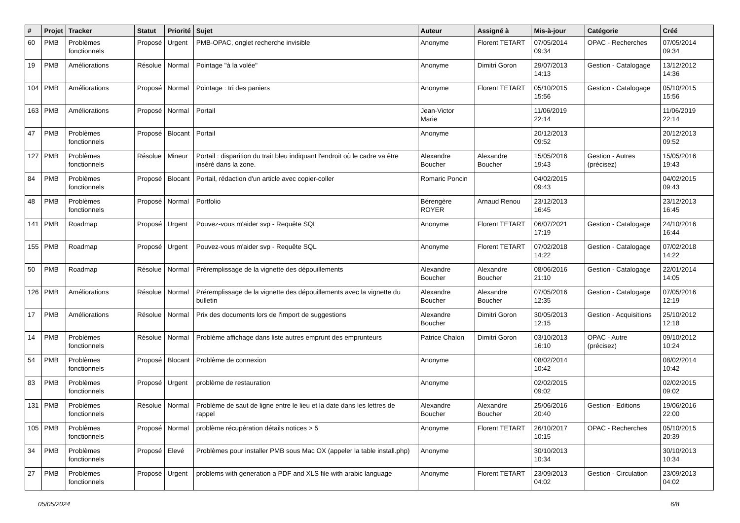| # | Projet | Tracker | Statut | Priorité | Sujet | Auteur | Assigné à | Mis-à-jour | Catégorie | Créé |
| --- | --- | --- | --- | --- | --- | --- | --- | --- | --- | --- |
| 60 | PMB | Problèmes fonctionnels | Proposé | Urgent | PMB-OPAC, onglet recherche invisible | Anonyme | Florent TETART | 07/05/2014 09:34 | OPAC - Recherches | 07/05/2014 09:34 |
| 19 | PMB | Améliorations | Résolue | Normal | Pointage "à la volée" | Anonyme | Dimitri Goron | 29/07/2013 14:13 | Gestion - Catalogage | 13/12/2012 14:36 |
| 104 | PMB | Améliorations | Proposé | Normal | Pointage : tri des paniers | Anonyme | Florent TETART | 05/10/2015 15:56 | Gestion - Catalogage | 05/10/2015 15:56 |
| 163 | PMB | Améliorations | Proposé | Normal | Portail | Jean-Victor Marie | | 11/06/2019 22:14 | | 11/06/2019 22:14 |
| 47 | PMB | Problèmes fonctionnels | Proposé | Blocant | Portail | Anonyme | | 20/12/2013 09:52 | | 20/12/2013 09:52 |
| 127 | PMB | Problèmes fonctionnels | Résolue | Mineur | Portail : disparition du trait bleu indiquant l'endroit où le cadre va être inséré dans la zone. | Alexandre Boucher | Alexandre Boucher | 15/05/2016 19:43 | Gestion - Autres (précisez) | 15/05/2016 19:43 |
| 84 | PMB | Problèmes fonctionnels | Proposé | Blocant | Portail, rédaction d'un article avec copier-coller | Romaric Poncin | | 04/02/2015 09:43 | | 04/02/2015 09:43 |
| 48 | PMB | Problèmes fonctionnels | Proposé | Normal | Portfolio | Bérengère ROYER | Arnaud Renou | 23/12/2013 16:45 | | 23/12/2013 16:45 |
| 141 | PMB | Roadmap | Proposé | Urgent | Pouvez-vous m'aider svp - Requête SQL | Anonyme | Florent TETART | 06/07/2021 17:19 | Gestion - Catalogage | 24/10/2016 16:44 |
| 155 | PMB | Roadmap | Proposé | Urgent | Pouvez-vous m'aider svp - Requête SQL | Anonyme | Florent TETART | 07/02/2018 14:22 | Gestion - Catalogage | 07/02/2018 14:22 |
| 50 | PMB | Roadmap | Résolue | Normal | Préremplissage de la vignette des dépouillements | Alexandre Boucher | Alexandre Boucher | 08/06/2016 21:10 | Gestion - Catalogage | 22/01/2014 14:05 |
| 126 | PMB | Améliorations | Résolue | Normal | Préremplissage de la vignette des dépouillements avec la vignette du bulletin | Alexandre Boucher | Alexandre Boucher | 07/05/2016 12:35 | Gestion - Catalogage | 07/05/2016 12:19 |
| 17 | PMB | Améliorations | Résolue | Normal | Prix des documents lors de l'import de suggestions | Alexandre Boucher | Dimitri Goron | 30/05/2013 12:15 | Gestion - Acquisitions | 25/10/2012 12:18 |
| 14 | PMB | Problèmes fonctionnels | Résolue | Normal | Problème affichage dans liste autres emprunt des emprunteurs | Patrice Chalon | Dimitri Goron | 03/10/2013 16:10 | OPAC - Autre (précisez) | 09/10/2012 10:24 |
| 54 | PMB | Problèmes fonctionnels | Proposé | Blocant | Problème de connexion | Anonyme | | 08/02/2014 10:42 | | 08/02/2014 10:42 |
| 83 | PMB | Problèmes fonctionnels | Proposé | Urgent | problème de restauration | Anonyme | | 02/02/2015 09:02 | | 02/02/2015 09:02 |
| 131 | PMB | Problèmes fonctionnels | Résolue | Normal | Problème de saut de ligne entre le lieu et la date dans les lettres de rappel | Alexandre Boucher | Alexandre Boucher | 25/06/2016 20:40 | Gestion - Editions | 19/06/2016 22:00 |
| 105 | PMB | Problèmes fonctionnels | Proposé | Normal | problème récupération détails notices > 5 | Anonyme | Florent TETART | 26/10/2017 10:15 | OPAC - Recherches | 05/10/2015 20:39 |
| 34 | PMB | Problèmes fonctionnels | Proposé | Elevé | Problèmes pour installer PMB sous Mac OX (appeler la table install.php) | Anonyme | | 30/10/2013 10:34 | | 30/10/2013 10:34 |
| 27 | PMB | Problèmes fonctionnels | Proposé | Urgent | problems with generation a PDF and XLS file with arabic language | Anonyme | Florent TETART | 23/09/2013 04:02 | Gestion - Circulation | 23/09/2013 04:02 |
05/05/2024 6/8